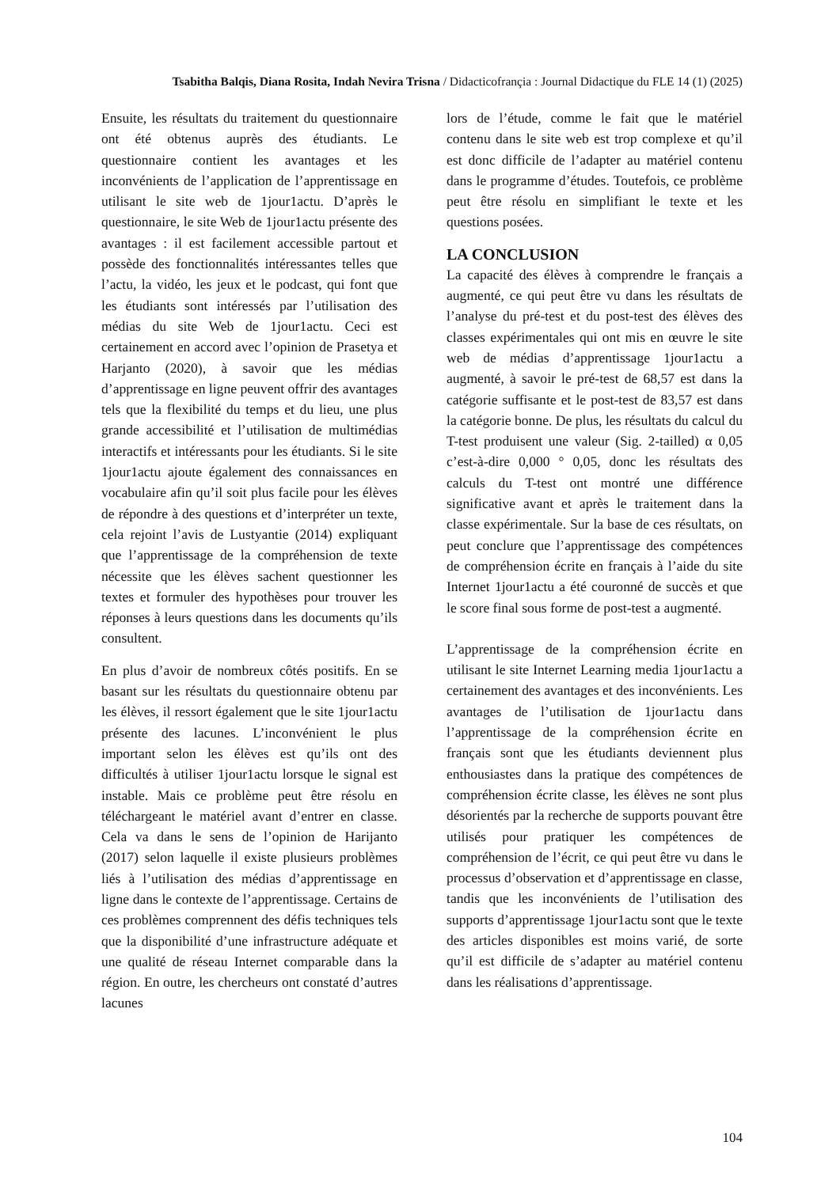Tsabitha Balqis, Diana Rosita, Indah Nevira Trisna / Didacticofrançia : Journal Didactique du FLE 14 (1) (2025)
Ensuite, les résultats du traitement du questionnaire ont été obtenus auprès des étudiants. Le questionnaire contient les avantages et les inconvénients de l’application de l’apprentissage en utilisant le site web de 1jour1actu. D’après le questionnaire, le site Web de 1jour1actu présente des avantages : il est facilement accessible partout et possède des fonctionnalités intéressantes telles que l’actu, la vidéo, les jeux et le podcast, qui font que les étudiants sont intéressés par l’utilisation des médias du site Web de 1jour1actu. Ceci est certainement en accord avec l’opinion de Prasetya et Harjanto (2020), à savoir que les médias d’apprentissage en ligne peuvent offrir des avantages tels que la flexibilité du temps et du lieu, une plus grande accessibilité et l’utilisation de multimédias interactifs et intéressants pour les étudiants. Si le site 1jour1actu ajoute également des connaissances en vocabulaire afin qu’il soit plus facile pour les élèves de répondre à des questions et d’interpréter un texte, cela rejoint l’avis de Lustyantie (2014) expliquant que l’apprentissage de la compréhension de texte nécessite que les élèves sachent questionner les textes et formuler des hypothèses pour trouver les réponses à leurs questions dans les documents qu’ils consultent.
En plus d’avoir de nombreux côtés positifs. En se basant sur les résultats du questionnaire obtenu par les élèves, il ressort également que le site 1jour1actu présente des lacunes. L’inconvénient le plus important selon les élèves est qu’ils ont des difficultés à utiliser 1jour1actu lorsque le signal est instable. Mais ce problème peut être résolu en téléchargeant le matériel avant d’entrer en classe. Cela va dans le sens de l’opinion de Harijanto (2017) selon laquelle il existe plusieurs problèmes liés à l’utilisation des médias d’apprentissage en ligne dans le contexte de l’apprentissage. Certains de ces problèmes comprennent des défis techniques tels que la disponibilité d’une infrastructure adéquate et une qualité de réseau Internet comparable dans la région. En outre, les chercheurs ont constaté d’autres lacunes
lors de l’étude, comme le fait que le matériel contenu dans le site web est trop complexe et qu’il est donc difficile de l’adapter au matériel contenu dans le programme d’études. Toutefois, ce problème peut être résolu en simplifiant le texte et les questions posées.
LA CONCLUSION
La capacité des élèves à comprendre le français a augmenté, ce qui peut être vu dans les résultats de l’analyse du pré-test et du post-test des élèves des classes expérimentales qui ont mis en œuvre le site web de médias d’apprentissage 1jour1actu a augmenté, à savoir le pré-test de 68,57 est dans la catégorie suffisante et le post-test de 83,57 est dans la catégorie bonne. De plus, les résultats du calcul du T-test produisent une valeur (Sig. 2-tailled) α 0,05 c’est-à-dire 0,000 ° 0,05, donc les résultats des calculs du T-test ont montré une différence significative avant et après le traitement dans la classe expérimentale. Sur la base de ces résultats, on peut conclure que l’apprentissage des compétences de compréhension écrite en français à l’aide du site Internet 1jour1actu a été couronné de succès et que le score final sous forme de post-test a augmenté.
L’apprentissage de la compréhension écrite en utilisant le site Internet Learning media 1jour1actu a certainement des avantages et des inconvénients. Les avantages de l’utilisation de 1jour1actu dans l’apprentissage de la compréhension écrite en français sont que les étudiants deviennent plus enthousiastes dans la pratique des compétences de compréhension écrite classe, les élèves ne sont plus désorientés par la recherche de supports pouvant être utilisés pour pratiquer les compétences de compréhension de l’écrit, ce qui peut être vu dans le processus d’observation et d’apprentissage en classe, tandis que les inconvénients de l’utilisation des supports d’apprentissage 1jour1actu sont que le texte des articles disponibles est moins varié, de sorte qu’il est difficile de s’adapter au matériel contenu dans les réalisations d’apprentissage.
104